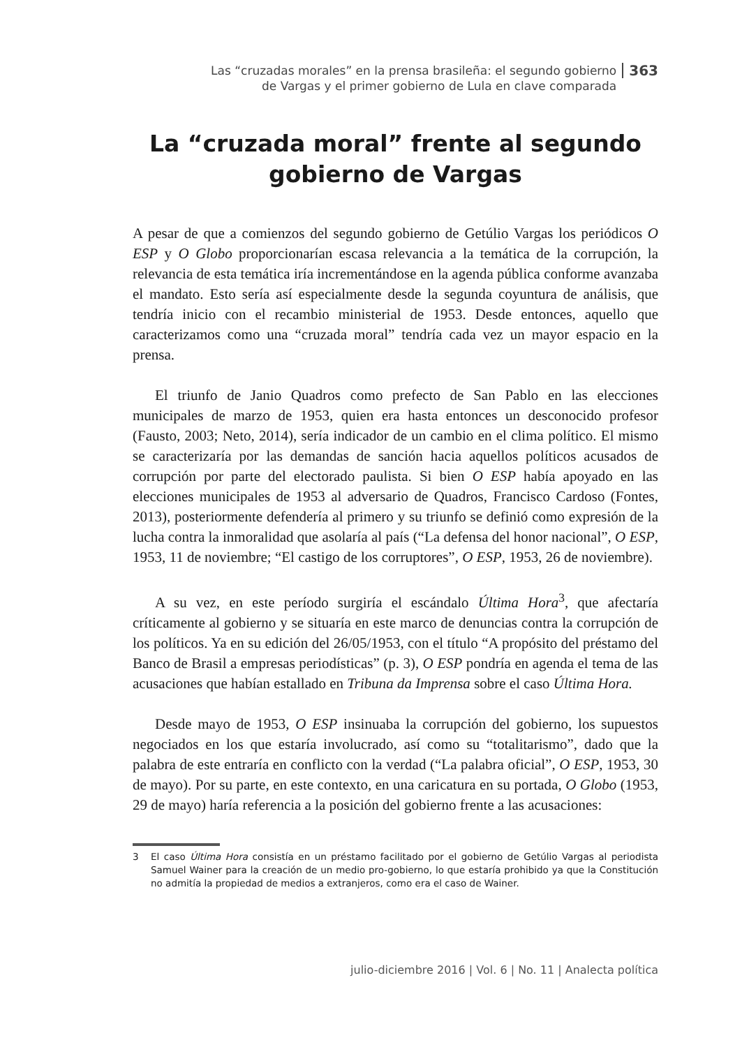Las “cruzadas morales” en la prensa brasileña: el segundo gobierno
de Vargas y el primer gobierno de Lula en clave comparada
363
La “cruzada moral” frente al segundo gobierno de Vargas
A pesar de que a comienzos del segundo gobierno de Getúlio Vargas los periódicos O ESP y O Globo proporcionarían escasa relevancia a la temática de la corrupción, la relevancia de esta temática iría incrementándose en la agenda pública conforme avanzaba el mandato. Esto sería así especialmente desde la segunda coyuntura de análisis, que tendría inicio con el recambio ministerial de 1953. Desde entonces, aquello que caracterizamos como una “cruzada moral” tendría cada vez un mayor espacio en la prensa.
El triunfo de Janio Quadros como prefecto de San Pablo en las elecciones municipales de marzo de 1953, quien era hasta entonces un desconocido profesor (Fausto, 2003; Neto, 2014), sería indicador de un cambio en el clima político. El mismo se caracterizaría por las demandas de sanción hacia aquellos políticos acusados de corrupción por parte del electorado paulista. Si bien O ESP había apoyado en las elecciones municipales de 1953 al adversario de Quadros, Francisco Cardoso (Fontes, 2013), posteriormente defendería al primero y su triunfo se definió como expresión de la lucha contra la inmoralidad que asolaría al país (“La defensa del honor nacional”, O ESP, 1953, 11 de noviembre; “El castigo de los corruptores”, O ESP, 1953, 26 de noviembre).
A su vez, en este período surgiría el escándalo Última Hora<sup>3</sup>, que afectaría críticamente al gobierno y se situaría en este marco de denuncias contra la corrupción de los políticos. Ya en su edición del 26/05/1953, con el título “A propósito del préstamo del Banco de Brasil a empresas periodísticas” (p. 3), O ESP pondría en agenda el tema de las acusaciones que habían estallado en Tribuna da Imprensa sobre el caso Última Hora.
Desde mayo de 1953, O ESP insinuaba la corrupción del gobierno, los supuestos negociados en los que estaría involucrado, así como su “totalitarismo”, dado que la palabra de este entraría en conflicto con la verdad (“La palabra oficial”, O ESP, 1953, 30 de mayo). Por su parte, en este contexto, en una caricatura en su portada, O Globo (1953, 29 de mayo) haría referencia a la posición del gobierno frente a las acusaciones:
3 El caso Última Hora consistía en un préstamo facilitado por el gobierno de Getúlio Vargas al periodista Samuel Wainer para la creación de un medio pro-gobierno, lo que estaría prohibido ya que la Constitución no admitía la propiedad de medios a extranjeros, como era el caso de Wainer.
julio-diciembre 2016 | Vol. 6 | No. 11 | Analecta política